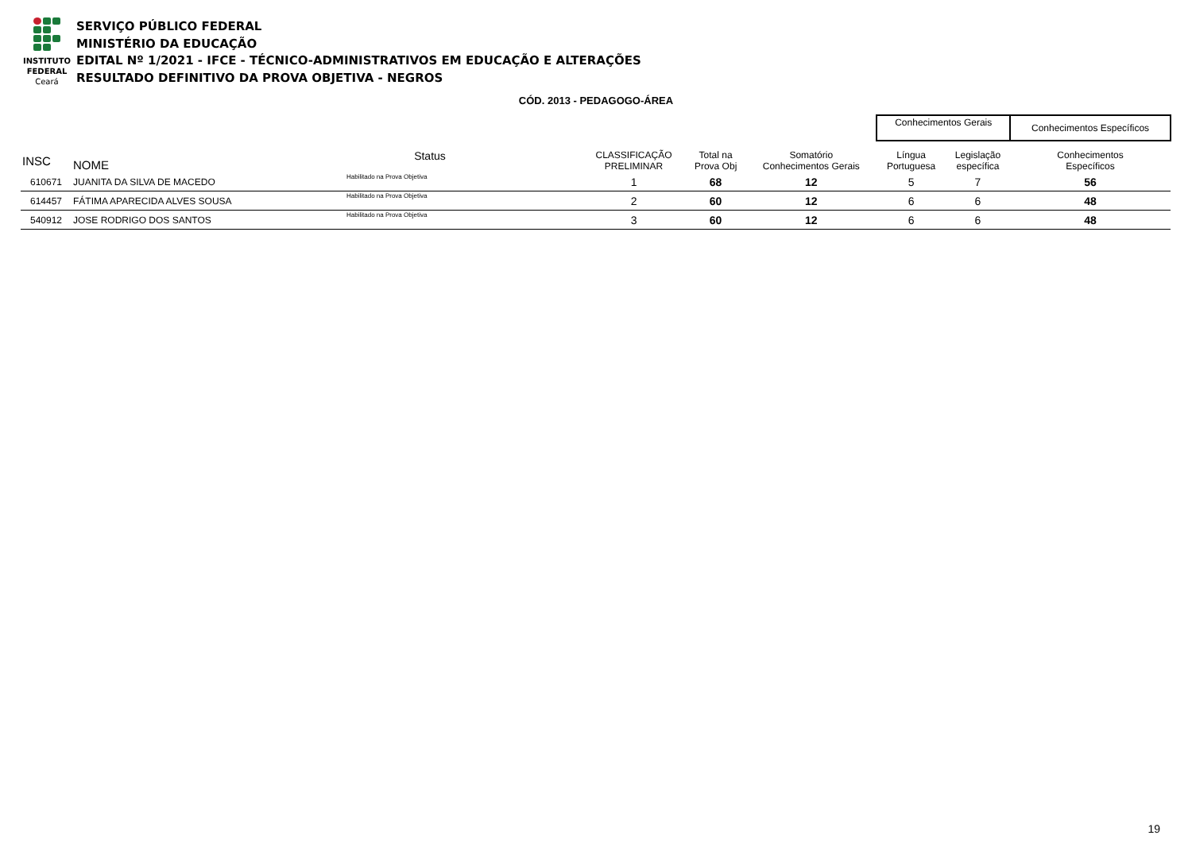INSTITUTO
FEDERAL
Ceará
SERVIÇO PÚBLICO FEDERAL
MINISTÉRIO DA EDUCAÇÃO
EDITAL Nº 1/2021 - IFCE - TÉCNICO-ADMINISTRATIVOS EM EDUCAÇÃO E ALTERAÇÕES
RESULTADO DEFINITIVO DA PROVA OBJETIVA - NEGROS
CÓD. 2013 - PEDAGOGO-ÁREA
| | | | | | | | Conhecimentos Gerais | | Conhecimentos Específicos |
| --- | --- | --- | --- | --- | --- | --- | --- | --- | --- |
| INSC | NOME | Status | | CLASSIFICAÇÃO PRELIMINAR | Total na Prova Obj | Somatório Conhecimentos Gerais | Língua Portuguesa | Legislação específica | Conhecimentos Específicos |
| 610671 | JUANITA DA SILVA DE MACEDO | Habilitado na Prova Objetiva | | 1 | 68 | 12 | 5 | 7 | 56 |
| 614457 | FÁTIMA APARECIDA ALVES SOUSA | Habilitado na Prova Objetiva | | 2 | 60 | 12 | 6 | 6 | 48 |
| 540912 | JOSE RODRIGO DOS SANTOS | Habilitado na Prova Objetiva | | 3 | 60 | 12 | 6 | 6 | 48 |
19